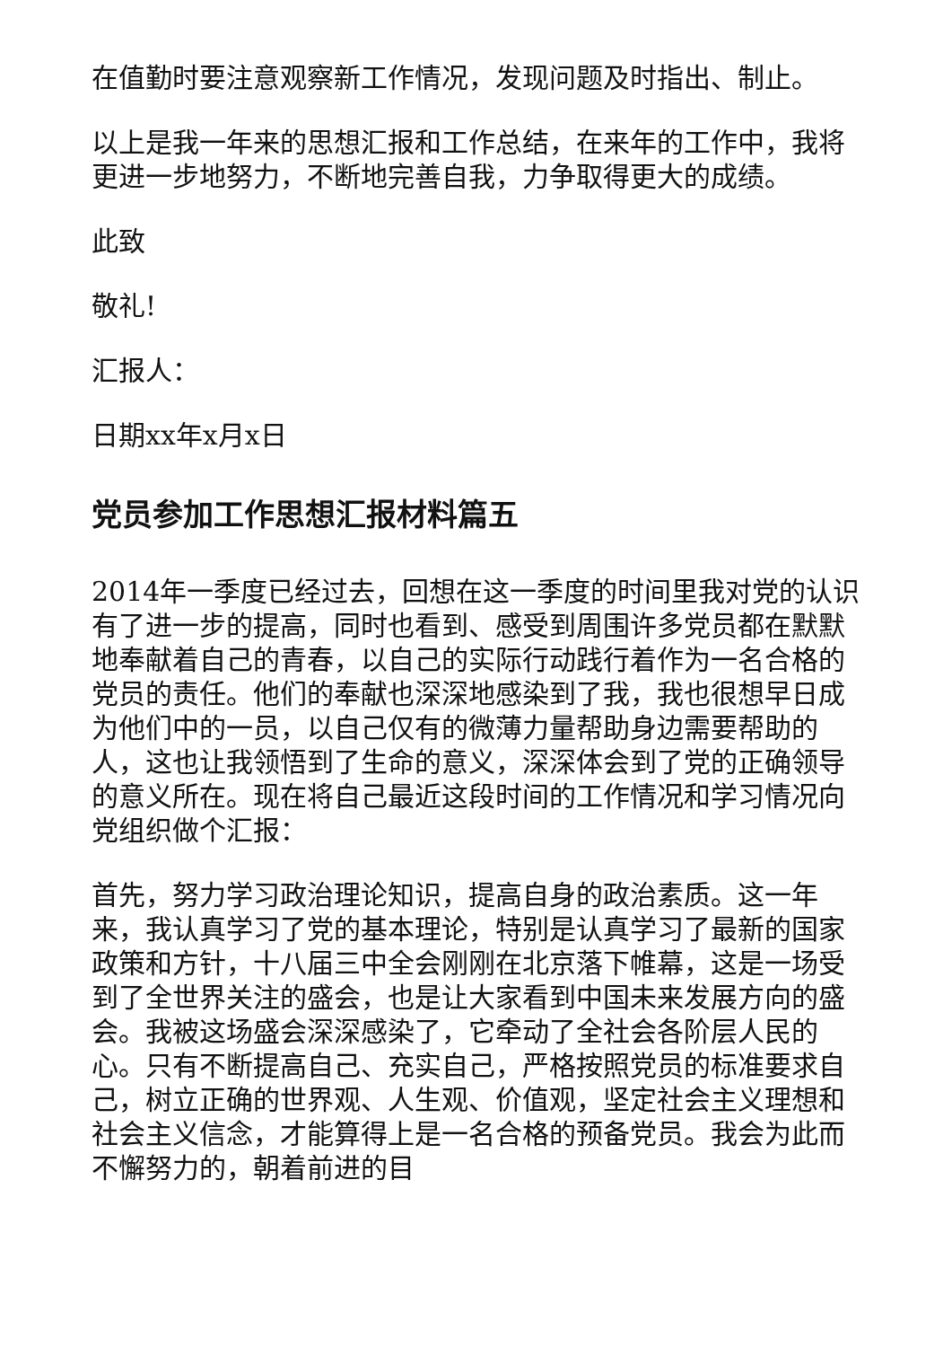在值勤时要注意观察新工作情况，发现问题及时指出、制止。
以上是我一年来的思想汇报和工作总结，在来年的工作中，我将更进一步地努力，不断地完善自我，力争取得更大的成绩。
此致
敬礼!
汇报人：
日期xx年x月x日
党员参加工作思想汇报材料篇五
2014年一季度已经过去，回想在这一季度的时间里我对党的认识有了进一步的提高，同时也看到、感受到周围许多党员都在默默地奉献着自己的青春，以自己的实际行动践行着作为一名合格的党员的责任。他们的奉献也深深地感染到了我，我也很想早日成为他们中的一员，以自己仅有的微薄力量帮助身边需要帮助的人，这也让我领悟到了生命的意义，深深体会到了党的正确领导的意义所在。现在将自己最近这段时间的工作情况和学习情况向党组织做个汇报：
首先，努力学习政治理论知识，提高自身的政治素质。这一年来，我认真学习了党的基本理论，特别是认真学习了最新的国家政策和方针，十八届三中全会刚刚在北京落下帷幕，这是一场受到了全世界关注的盛会，也是让大家看到中国未来发展方向的盛会。我被这场盛会深深感染了，它牵动了全社会各阶层人民的心。只有不断提高自己、充实自己，严格按照党员的标准要求自己，树立正确的世界观、人生观、价值观，坚定社会主义理想和社会主义信念，才能算得上是一名合格的预备党员。我会为此而不懈努力的，朝着前进的目